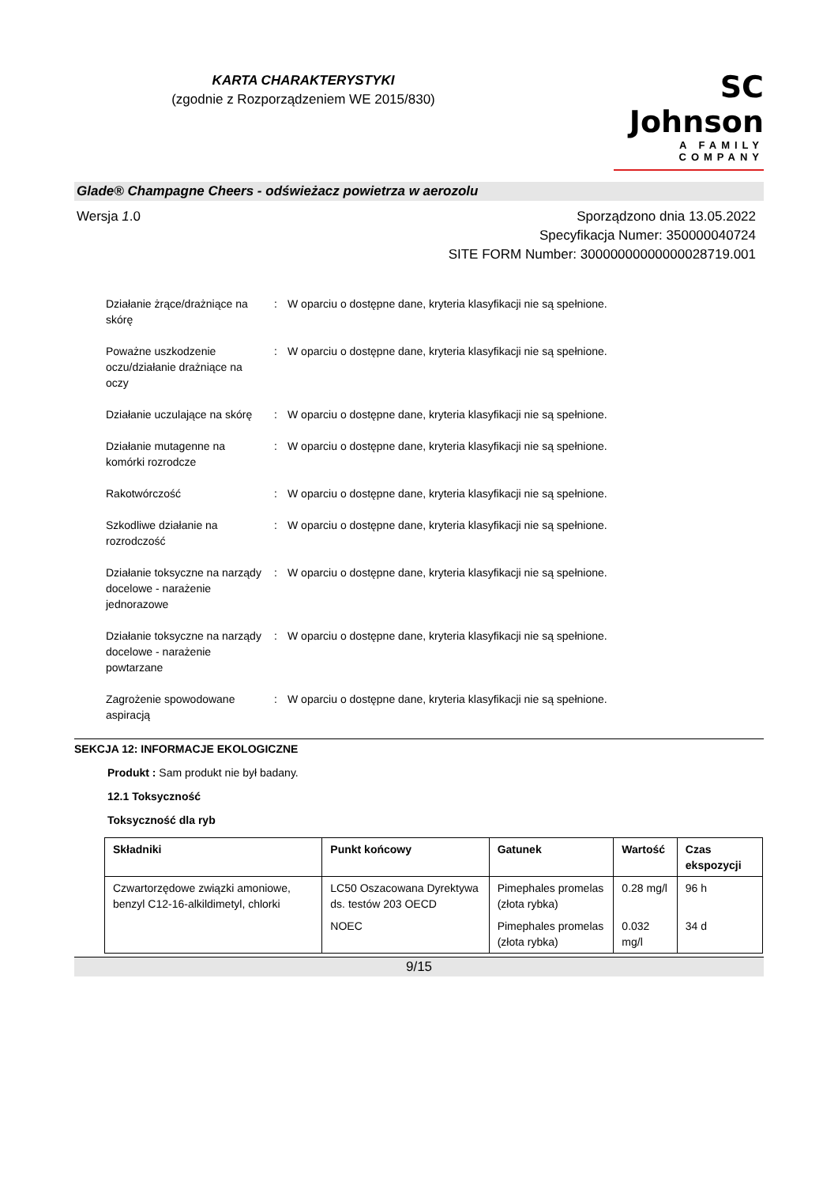KARTA CHARAKTERYSTYKI
(zgodnie z Rozporządzeniem WE 2015/830)
SC Johnson
A FAMILY COMPANY
Glade® Champagne Cheers - odświeżacz powietrza w aerozolu
Wersja 1.0 Sporządzono dnia 13.05.2022
Specyfikacja Numer: 350000040724
SITE FORM Number: 30000000000000028719.001
Działanie żrące/drażniące na skórę
: W oparciu o dostępne dane, kryteria klasyfikacji nie są spełnione.
Poważne uszkodzenie oczu/działanie drażniące na oczy
: W oparciu o dostępne dane, kryteria klasyfikacji nie są spełnione.
Działanie uczulające na skórę
: W oparciu o dostępne dane, kryteria klasyfikacji nie są spełnione.
Działanie mutagenne na komórki rozrodcze
: W oparciu o dostępne dane, kryteria klasyfikacji nie są spełnione.
Rakotwórczość : W oparciu o dostępne dane, kryteria klasyfikacji nie są spełnione.
Szkodliwe działanie na rozrodczość
: W oparciu o dostępne dane, kryteria klasyfikacji nie są spełnione.
Działanie toksyczne na narządy docelowe - narażenie jednorazowe
: W oparciu o dostępne dane, kryteria klasyfikacji nie są spełnione.
Działanie toksyczne na narządy docelowe - narażenie powtarzane
: W oparciu o dostępne dane, kryteria klasyfikacji nie są spełnione.
Zagrożenie spowodowane aspiracją
: W oparciu o dostępne dane, kryteria klasyfikacji nie są spełnione.
SEKCJA 12: INFORMACJE EKOLOGICZNE
Produkt : Sam produkt nie był badany.
12.1 Toksyczność
Toksyczność dla ryb
| Składniki | Punkt końcowy | Gatunek | Wartość | Czas ekspozycji |
| --- | --- | --- | --- | --- |
| Czwartorzędowe związki amoniowe, benzyl C12-16-alkildimetyl, chlorki | LC50 Oszacowana Dyrektywa ds. testów 203 OECD | Pimephales promelas (złota rybka) | 0.28 mg/l | 96 h |
| | NOEC | Pimephales promelas (złota rybka) | 0.032 mg/l | 34 d |
9/15